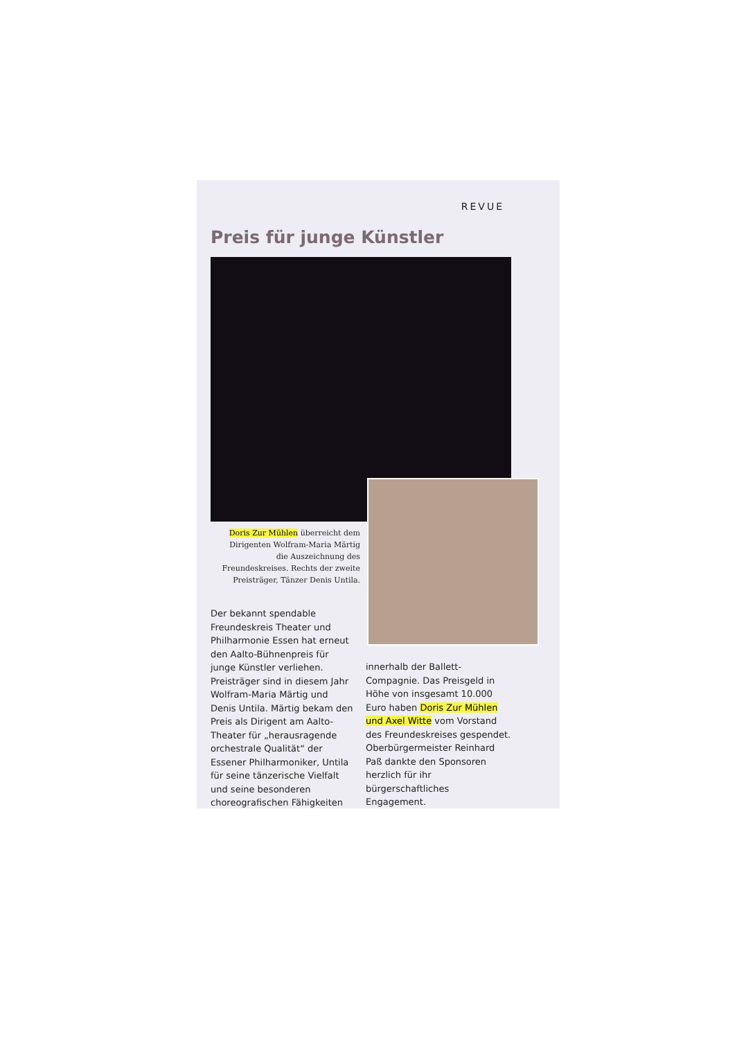REVUE
Preis für junge Künstler
Doris Zur Mühlen überreicht dem Dirigenten Wolfram-Maria Märtig die Auszeichnung des Freundeskreises. Rechts der zweite Preisträger, Tänzer Denis Untila.
Der bekannt spendable Freundeskreis Theater und Philharmonie Essen hat erneut den Aalto-Bühnenpreis für junge Künstler verliehen. Preisträger sind in diesem Jahr Wolfram-Maria Märtig und Denis Untila. Märtig bekam den Preis als Dirigent am Aalto-Theater für „herausragende orchestrale Qualität“ der Essener Philharmoniker, Untila für seine tänzerische Vielfalt und seine besonderen choreografischen Fähigkeiten
innerhalb der Ballett-Compagnie. Das Preisgeld in Höhe von insgesamt 10.000 Euro haben Doris Zur Mühlen und Axel Witte vom Vorstand des Freundeskreises gespendet. Oberbürgermeister Reinhard Paß dankte den Sponsoren herzlich für ihr bürgerschaftliches Engagement.